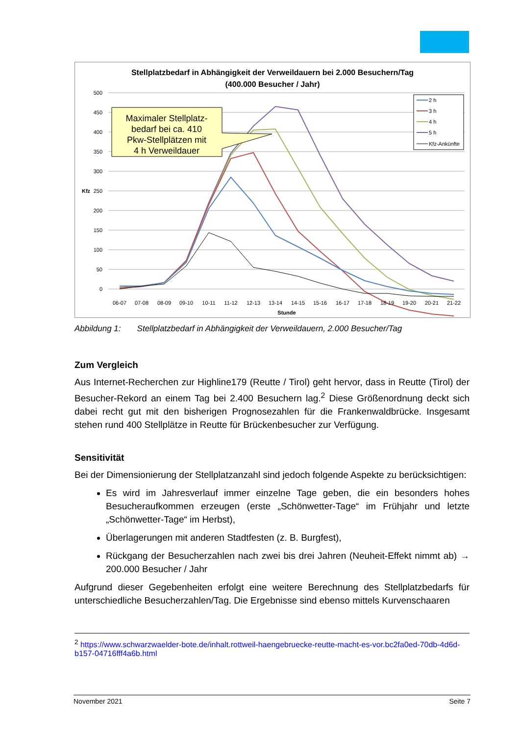Stellplatzbedarf in Abhängigkeit der Verweildauern bei 2.000 Besuchern/Tag
(400.000 Besucher / Jahr)
500
450
400
350
300
250
200
150
100
50
0
Kfz
06-07
07-08
08-09
09-10
10-11
11-12
12-13
13-14
14-15
15-16
16-17
17-18
18-19
19-20
20-21
21-22
Stunde
Maximaler Stellplatz-
bedarf bei ca. 410
Pkw-Stellplätzen mit
4 h Verweildauer
2 h
3 h
4 h
5 h
Kfz-Ankünfte
Abbildung 1: Stellplatzbedarf in Abhängigkeit der Verweildauern, 2.000 Besucher/Tag
Zum Vergleich
Aus Internet-Recherchen zur Highline179 (Reutte / Tirol) geht hervor, dass in Reutte (Tirol) der Besucher-Rekord an einem Tag bei 2.400 Besuchern lag.<sup>2</sup> Diese Größenordnung deckt sich dabei recht gut mit den bisherigen Prognosezahlen für die Frankenwaldbrücke. Insgesamt stehen rund 400 Stellplätze in Reutte für Brückenbesucher zur Verfügung.
Sensitivität
Bei der Dimensionierung der Stellplatzanzahl sind jedoch folgende Aspekte zu berücksichtigen:
Es wird im Jahresverlauf immer einzelne Tage geben, die ein besonders hohes Besucheraufkommen erzeugen (erste „Schönwetter-Tage“ im Frühjahr und letzte „Schönwetter-Tage“ im Herbst),
Überlagerungen mit anderen Stadtfesten (z. B. Burgfest),
Rückgang der Besucherzahlen nach zwei bis drei Jahren (Neuheit-Effekt nimmt ab) → 200.000 Besucher / Jahr
Aufgrund dieser Gegebenheiten erfolgt eine weitere Berechnung des Stellplatzbedarfs für unterschiedliche Besucherzahlen/Tag. Die Ergebnisse sind ebenso mittels Kurvenschaaren
<sup>2</sup> https://www.schwarzwaelder-bote.de/inhalt.rottweil-haengebruecke-reutte-macht-es-vor.bc2fa0ed-70db-4d6d-b157-04716fff4a6b.html
November 2021 Seite 7